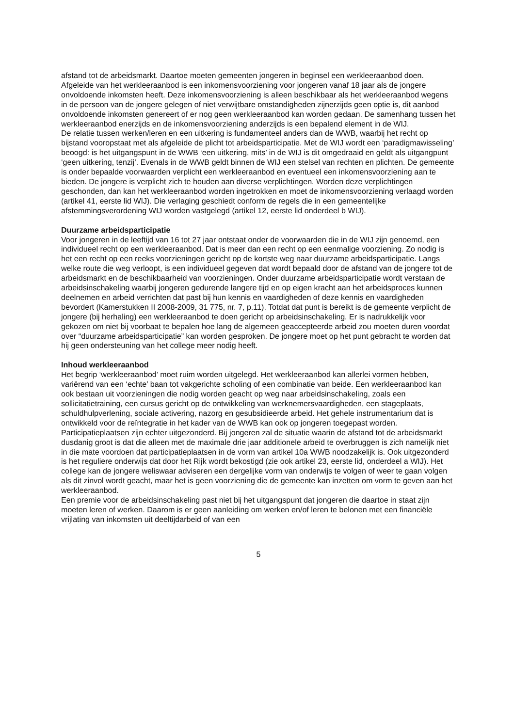afstand tot de arbeidsmarkt. Daartoe moeten gemeenten jongeren in beginsel een werkleeraanbod doen. Afgeleide van het werkleeraanbod is een inkomensvoorziening voor jongeren vanaf 18 jaar als de jongere onvoldoende inkomsten heeft. Deze inkomensvoorziening is alleen beschikbaar als het werkleeraanbod wegens in de persoon van de jongere gelegen of niet verwijtbare omstandigheden zijnerzijds geen optie is, dit aanbod onvoldoende inkomsten genereert of er nog geen werkleeraanbod kan worden gedaan. De samenhang tussen het werkleeraanbod enerzijds en de inkomensvoorziening anderzijds is een bepalend element in de WIJ.
De relatie tussen werken/leren en een uitkering is fundamenteel anders dan de WWB, waarbij het recht op bijstand vooropstaat met als afgeleide de plicht tot arbeidsparticipatie. Met de WIJ wordt een ‘paradigmawisseling’ beoogd: is het uitgangspunt in de WWB ‘een uitkering, mits’ in de WIJ is dit omgedraaid en geldt als uitgangpunt ‘geen uitkering, tenzij’. Evenals in de WWB geldt binnen de WIJ een stelsel van rechten en plichten. De gemeente is onder bepaalde voorwaarden verplicht een werkleeraanbod en eventueel een inkomensvoorziening aan te bieden. De jongere is verplicht zich te houden aan diverse verplichtingen. Worden deze verplichtingen geschonden, dan kan het werkleeraanbod worden ingetrokken en moet de inkomensvoorziening verlaagd worden (artikel 41, eerste lid WIJ). Die verlaging geschiedt conform de regels die in een gemeentelijke afstemmingsverordening WIJ worden vastgelegd (artikel 12, eerste lid onderdeel b WIJ).
Duurzame arbeidsparticipatie
Voor jongeren in de leeftijd van 16 tot 27 jaar ontstaat onder de voorwaarden die in de WIJ zijn genoemd, een individueel recht op een werkleeraanbod. Dat is meer dan een recht op een eenmalige voorziening. Zo nodig is het een recht op een reeks voorzieningen gericht op de kortste weg naar duurzame arbeidsparticipatie. Langs welke route die weg verloopt, is een individueel gegeven dat wordt bepaald door de afstand van de jongere tot de arbeidsmarkt en de beschikbaarheid van voorzieningen. Onder duurzame arbeidsparticipatie wordt verstaan de arbeidsinschakeling waarbij jongeren gedurende langere tijd en op eigen kracht aan het arbeidsproces kunnen deelnemen en arbeid verrichten dat past bij hun kennis en vaardigheden of deze kennis en vaardigheden bevordert (Kamerstukken II 2008-2009, 31 775, nr. 7, p.11). Totdat dat punt is bereikt is de gemeente verplicht de jongere (bij herhaling) een werkleeraanbod te doen gericht op arbeidsinschakeling. Er is nadrukkelijk voor gekozen om niet bij voorbaat te bepalen hoe lang de algemeen geaccepteerde arbeid zou moeten duren voordat over “duurzame arbeidsparticipatie” kan worden gesproken. De jongere moet op het punt gebracht te worden dat hij geen ondersteuning van het college meer nodig heeft.
Inhoud werkleeraanbod
Het begrip ‘werkleeraanbod’ moet ruim worden uitgelegd. Het werkleeraanbod kan allerlei vormen hebben, variërend van een ‘echte’ baan tot vakgerichte scholing of een combinatie van beide. Een werkleeraanbod kan ook bestaan uit voorzieningen die nodig worden geacht op weg naar arbeidsinschakeling, zoals een sollicitatietraining, een cursus gericht op de ontwikkeling van werknemersvaardigheden, een stageplaats, schuldhulpverlening, sociale activering, nazorg en gesubsidieerde arbeid. Het gehele instrumentarium dat is ontwikkeld voor de reïntegratie in het kader van de WWB kan ook op jongeren toegepast worden. Participatieplaatsen zijn echter uitgezonderd. Bij jongeren zal de situatie waarin de afstand tot de arbeidsmarkt dusdanig groot is dat die alleen met de maximale drie jaar additionele arbeid te overbruggen is zich namelijk niet in die mate voordoen dat participatieplaatsen in de vorm van artikel 10a WWB noodzakelijk is. Ook uitgezonderd is het reguliere onderwijs dat door het Rijk wordt bekostigd (zie ook artikel 23, eerste lid, onderdeel a WIJ). Het college kan de jongere weliswaar adviseren een dergelijke vorm van onderwijs te volgen of weer te gaan volgen als dit zinvol wordt geacht, maar het is geen voorziening die de gemeente kan inzetten om vorm te geven aan het werkleeraanbod.
Een premie voor de arbeidsinschakeling past niet bij het uitgangspunt dat jongeren die daartoe in staat zijn moeten leren of werken. Daarom is er geen aanleiding om werken en/of leren te belonen met een financiële vrijlating van inkomsten uit deeltijdarbeid of van een
5